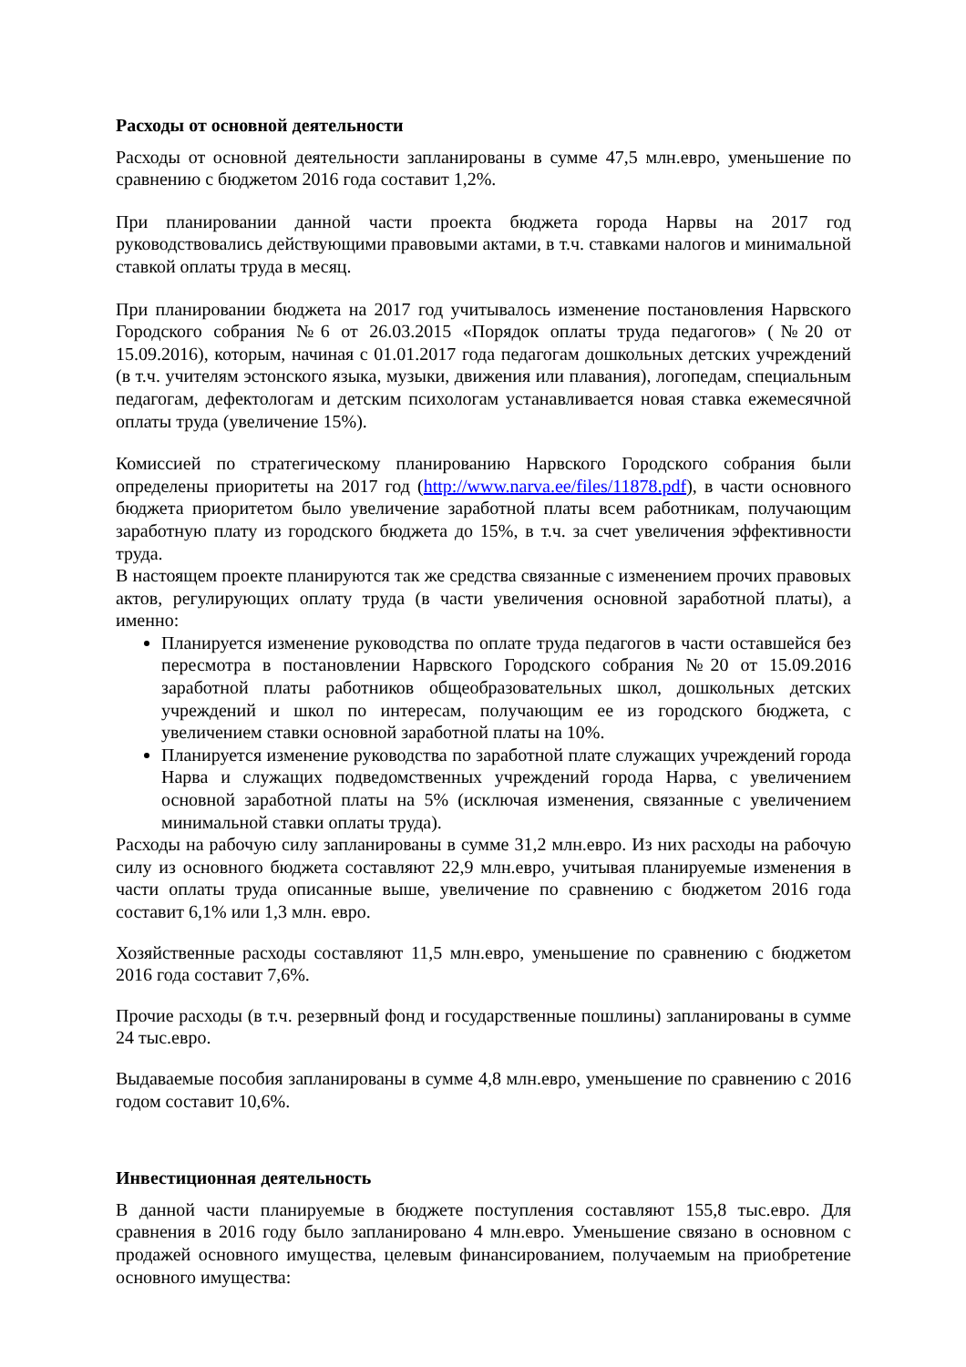Расходы от основной деятельности
Расходы от основной деятельности запланированы в сумме 47,5 млн.евро, уменьшение по сравнению с бюджетом 2016 года составит 1,2%.
При планировании данной части проекта бюджета города Нарвы на 2017 год руководствовались действующими правовыми актами, в т.ч. ставками налогов и минимальной ставкой оплаты труда в месяц.
При планировании бюджета на 2017 год учитывалось изменение постановления Нарвского Городского собрания №6 от 26.03.2015 «Порядок оплаты труда педагогов» (№20 от 15.09.2016), которым, начиная с 01.01.2017 года педагогам дошкольных детских учреждений (в т.ч. учителям эстонского языка, музыки, движения или плавания), логопедам, специальным педагогам, дефектологам и детским психологам устанавливается новая ставка ежемесячной оплаты труда (увеличение 15%).
Комиссией по стратегическому планированию Нарвского Городского собрания были определены приоритеты на 2017 год (http://www.narva.ee/files/11878.pdf), в части основного бюджета приоритетом было увеличение заработной платы всем работникам, получающим заработную плату из городского бюджета до 15%, в т.ч. за счет увеличения эффективности труда.
В настоящем проекте планируются так же средства связанные с изменением прочих правовых актов, регулирующих оплату труда (в части увеличения основной заработной платы), а именно:
Планируется изменение руководства по оплате труда педагогов в части оставшейся без пересмотра в постановлении Нарвского Городского собрания №20 от 15.09.2016 заработной платы работников общеобразовательных школ, дошкольных детских учреждений и школ по интересам, получающим ее из городского бюджета, с увеличением ставки основной заработной платы на 10%.
Планируется изменение руководства по заработной плате служащих учреждений города Нарва и служащих подведомственных учреждений города Нарва, с увеличением основной заработной платы на 5% (исключая изменения, связанные с увеличением минимальной ставки оплаты труда).
Расходы на рабочую силу запланированы в сумме 31,2 млн.евро. Из них расходы на рабочую силу из основного бюджета составляют 22,9 млн.евро, учитывая планируемые изменения в части оплаты труда описанные выше, увеличение по сравнению с бюджетом 2016 года составит 6,1% или 1,3 млн. евро.
Хозяйственные расходы составляют 11,5 млн.евро, уменьшение по сравнению с бюджетом 2016 года составит 7,6%.
Прочие расходы (в т.ч. резервный фонд и государственные пошлины) запланированы в сумме 24 тыс.евро.
Выдаваемые пособия запланированы в сумме 4,8 млн.евро, уменьшение по сравнению с 2016 годом составит 10,6%.
Инвестиционная деятельность
В данной части планируемые в бюджете поступления составляют 155,8 тыс.евро. Для сравнения в 2016 году было запланировано 4 млн.евро. Уменьшение связано в основном с продажей основного имущества, целевым финансированием, получаемым на приобретение основного имущества: